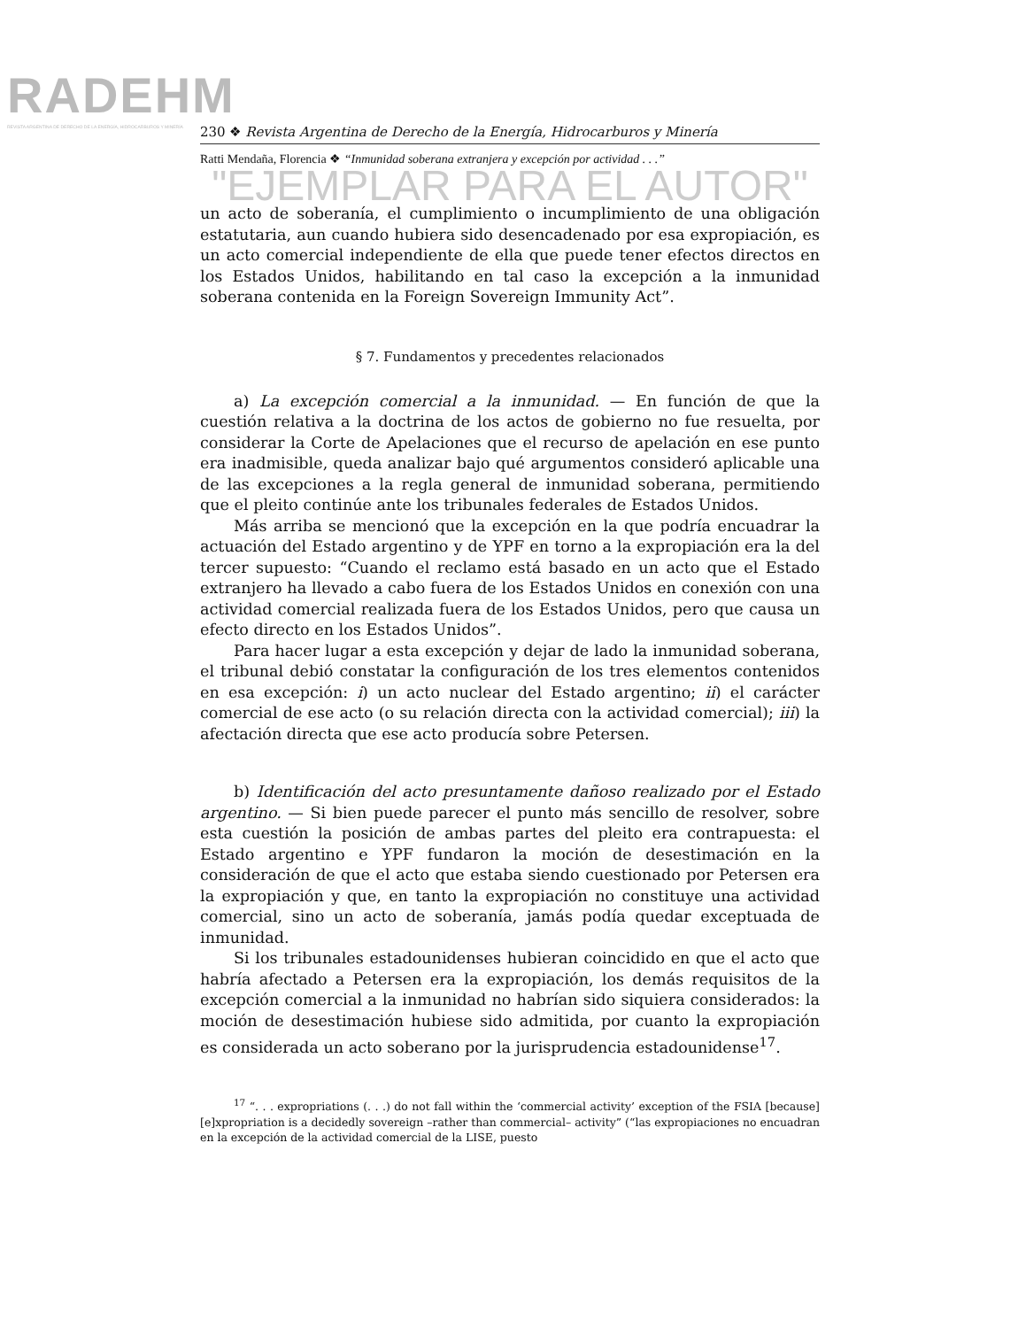RADEHM
REVISTA ARGENTINA DE DERECHO DE LA ENERGÍA, HIDROCARBUROS Y MINERÍA
230 ❖ Revista Argentina de Derecho de la Energía, Hidrocarburos y Minería
Ratti Mendaña, Florencia ❖ “Inmunidad soberana extranjera y excepción por actividad . . .”
"EJEMPLAR PARA EL AUTOR"
un acto de soberanía, el cumplimiento o incumplimiento de una obligación estatutaria, aun cuando hubiera sido desencadenado por esa expropiación, es un acto comercial independiente de ella que puede tener efectos directos en los Estados Unidos, habilitando en tal caso la excepción a la inmunidad soberana contenida en la Foreign Sovereign Immunity Act”.
§ 7. Fundamentos y precedentes relacionados
a) La excepción comercial a la inmunidad. — En función de que la cuestión relativa a la doctrina de los actos de gobierno no fue resuelta, por considerar la Corte de Apelaciones que el recurso de apelación en ese punto era inadmisible, queda analizar bajo qué argumentos consideró aplicable una de las excepciones a la regla general de inmunidad soberana, permitiendo que el pleito continúe ante los tribunales federales de Estados Unidos.
Más arriba se mencionó que la excepción en la que podría encuadrar la actuación del Estado argentino y de YPF en torno a la expropiación era la del tercer supuesto: “Cuando el reclamo está basado en un acto que el Estado extranjero ha llevado a cabo fuera de los Estados Unidos en conexión con una actividad comercial realizada fuera de los Estados Unidos, pero que causa un efecto directo en los Estados Unidos”.
Para hacer lugar a esta excepción y dejar de lado la inmunidad soberana, el tribunal debió constatar la configuración de los tres elementos contenidos en esa excepción: i) un acto nuclear del Estado argentino; ii) el carácter comercial de ese acto (o su relación directa con la actividad comercial); iii) la afectación directa que ese acto producía sobre Petersen.
b) Identificación del acto presuntamente dañoso realizado por el Estado argentino. — Si bien puede parecer el punto más sencillo de resolver, sobre esta cuestión la posición de ambas partes del pleito era contrapuesta: el Estado argentino e YPF fundaron la moción de desestimación en la consideración de que el acto que estaba siendo cuestionado por Petersen era la expropiación y que, en tanto la expropiación no constituye una actividad comercial, sino un acto de soberanía, jamás podía quedar exceptuada de inmunidad.
Si los tribunales estadounidenses hubieran coincidido en que el acto que habría afectado a Petersen era la expropiación, los demás requisitos de la excepción comercial a la inmunidad no habrían sido siquiera considerados: la moción de desestimación hubiese sido admitida, por cuanto la expropiación es considerada un acto soberano por la jurisprudencia estadounidense<sup>17</sup>.
<sup>17</sup> “. . . expropriations (. . .) do not fall within the ‘commercial activity’ exception of the FSIA [because] [e]xpropriation is a decidedly sovereign –rather than commercial– activity” (“las expropiaciones no encuadran en la excepción de la actividad comercial de la LISE, puesto